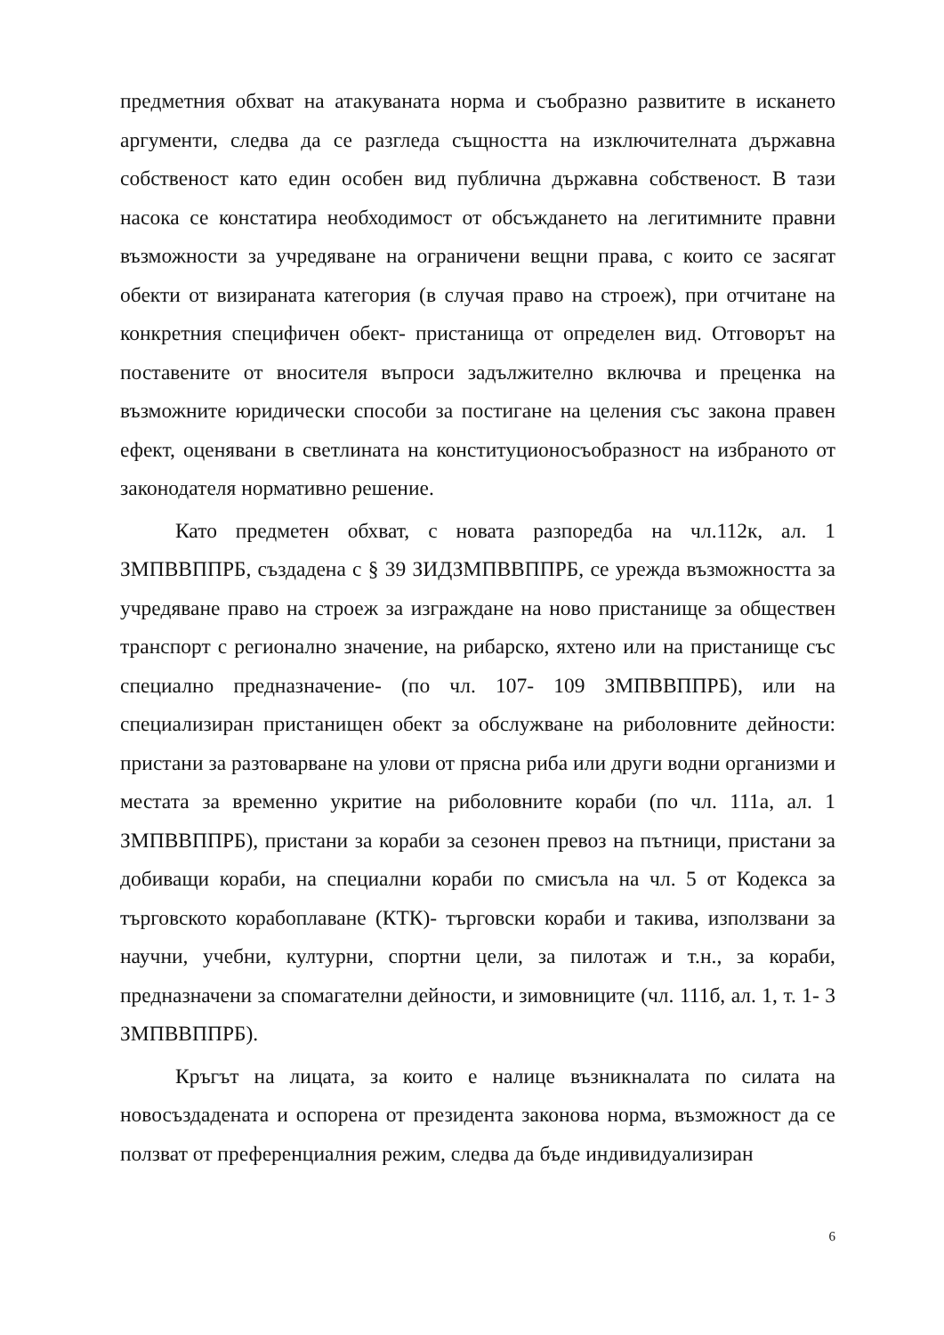предметния обхват на атакуваната норма и съобразно развитите в искането аргументи, следва да се разгледа същността на изключителната държавна собственост като един особен вид публична държавна собственост. В тази насока се констатира необходимост от обсъждането на легитимните правни възможности за учредяване на ограничени вещни права, с които се засягат обекти от визираната категория (в случая право на строеж), при отчитане на конкретния специфичен обект- пристанища от определен вид. Отговорът на поставените от вносителя въпроси задължително включва и преценка на възможните юридически способи за постигане на целения със закона правен ефект, оценявани в светлината на конституционосъобразност на избраното от законодателя нормативно решение.
Като предметен обхват, с новата разпоредба на чл.112к, ал. 1 ЗМПВВППРБ, създадена с § 39 ЗИДЗМПВВППРБ, се урежда възможността за учредяване право на строеж за изграждане на ново пристанище за обществен транспорт с регионално значение, на рибарско, яхтено или на пристанище със специално предназначение- (по чл. 107- 109 ЗМПВВППРБ), или на специализиран пристанищен обект за обслужване на риболовните дейности: пристани за разтоварване на улови от прясна риба или други водни организми и местата за временно укритие на риболовните кораби (по чл. 111а, ал. 1 ЗМПВВППРБ), пристани за кораби за сезонен превоз на пътници, пристани за добиващи кораби, на специални кораби по смисъла на чл. 5 от Кодекса за търговското корабоплаване (КТК)- търговски кораби и такива, използвани за научни, учебни, културни, спортни цели, за пилотаж и т.н., за кораби, предназначени за спомагателни дейности, и зимовниците (чл. 111б, ал. 1, т. 1- 3 ЗМПВВППРБ).
Кръгът на лицата, за които е налице възникналата по силата на новосъздадената и оспорена от президента законова норма, възможност да се ползват от преференциалния режим, следва да бъде индивидуализиран
6